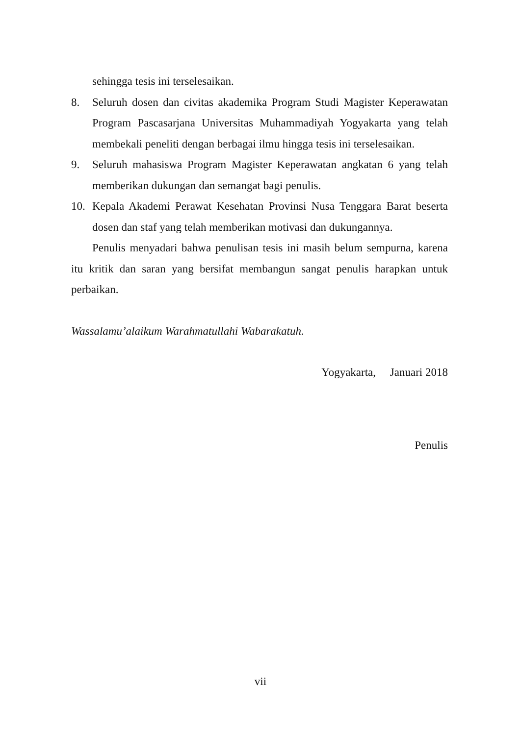sehingga tesis ini terselesaikan.
8. Seluruh dosen dan civitas akademika Program Studi Magister Keperawatan Program Pascasarjana Universitas Muhammadiyah Yogyakarta yang telah membekali peneliti dengan berbagai ilmu hingga tesis ini terselesaikan.
9. Seluruh mahasiswa Program Magister Keperawatan angkatan 6 yang telah memberikan dukungan dan semangat bagi penulis.
10. Kepala Akademi Perawat Kesehatan Provinsi Nusa Tenggara Barat beserta dosen dan staf yang telah memberikan motivasi dan dukungannya.
Penulis menyadari bahwa penulisan tesis ini masih belum sempurna, karena itu kritik dan saran yang bersifat membangun sangat penulis harapkan untuk perbaikan.
Wassalamu’alaikum Warahmatullahi Wabarakatuh.
Yogyakarta, Januari 2018
Penulis
vii